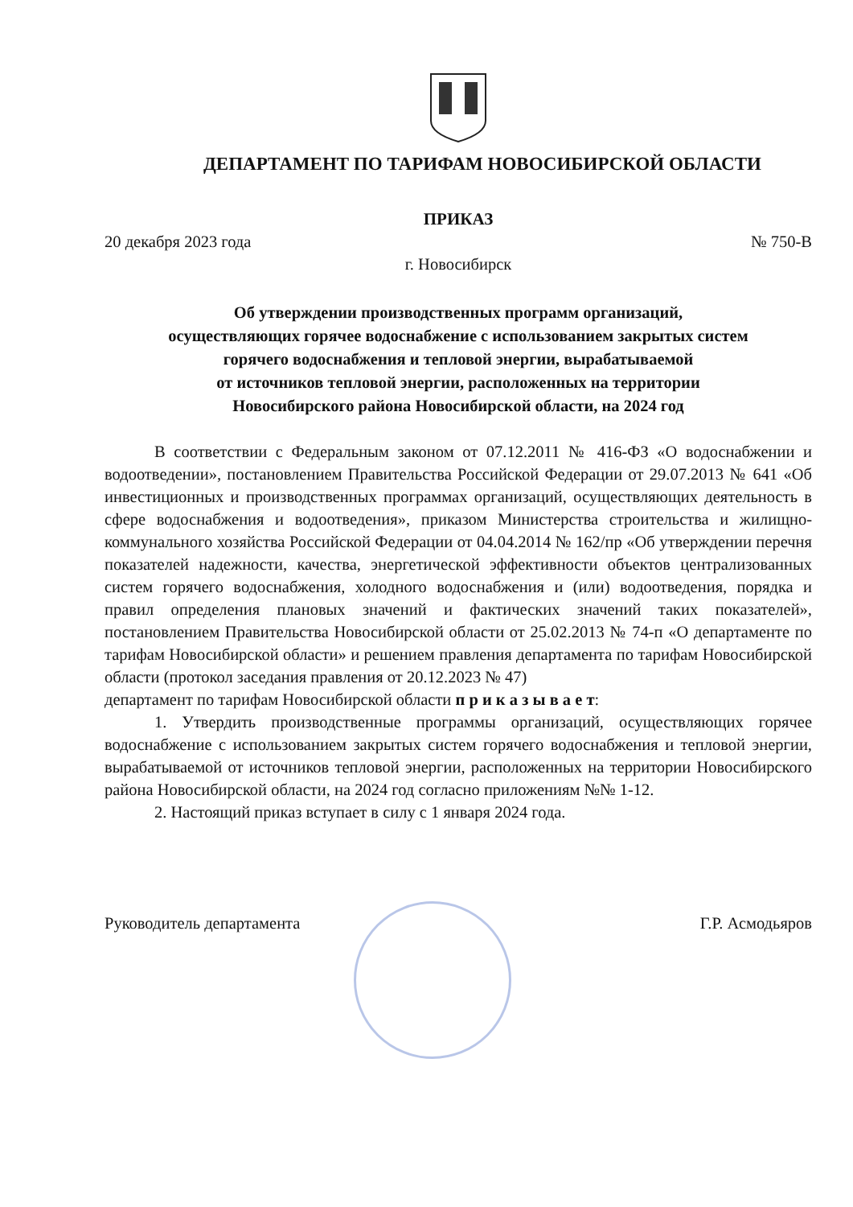ДЕПАРТАМЕНТ ПО ТАРИФАМ НОВОСИБИРСКОЙ ОБЛАСТИ
ПРИКАЗ
20 декабря 2023 года № 750-В
г. Новосибирск
Об утверждении производственных программ организаций,
осуществляющих горячее водоснабжение с использованием закрытых систем
горячего водоснабжения и тепловой энергии, вырабатываемой
от источников тепловой энергии, расположенных на территории
Новосибирского района Новосибирской области, на 2024 год
В соответствии с Федеральным законом от 07.12.2011 № 416-ФЗ «О водоснабжении и водоотведении», постановлением Правительства Российской Федерации от 29.07.2013 № 641 «Об инвестиционных и производственных программах организаций, осуществляющих деятельность в сфере водоснабжения и водоотведения», приказом Министерства строительства и жилищно-коммунального хозяйства Российской Федерации от 04.04.2014 № 162/пр «Об утверждении перечня показателей надежности, качества, энергетической эффективности объектов централизованных систем горячего водоснабжения, холодного водоснабжения и (или) водоотведения, порядка и правил определения плановых значений и фактических значений таких показателей», постановлением Правительства Новосибирской области от 25.02.2013 № 74-п «О департаменте по тарифам Новосибирской области» и решением правления департамента по тарифам Новосибирской области (протокол заседания правления от 20.12.2023 № 47)
департамент по тарифам Новосибирской области п р и к а з ы в а е т:
1. Утвердить производственные программы организаций, осуществляющих горячее водоснабжение с использованием закрытых систем горячего водоснабжения и тепловой энергии, вырабатываемой от источников тепловой энергии, расположенных на территории Новосибирского района Новосибирской области, на 2024 год согласно приложениям №№ 1-12.
2. Настоящий приказ вступает в силу с 1 января 2024 года.
Руководитель департамента Г.Р. Асмодьяров